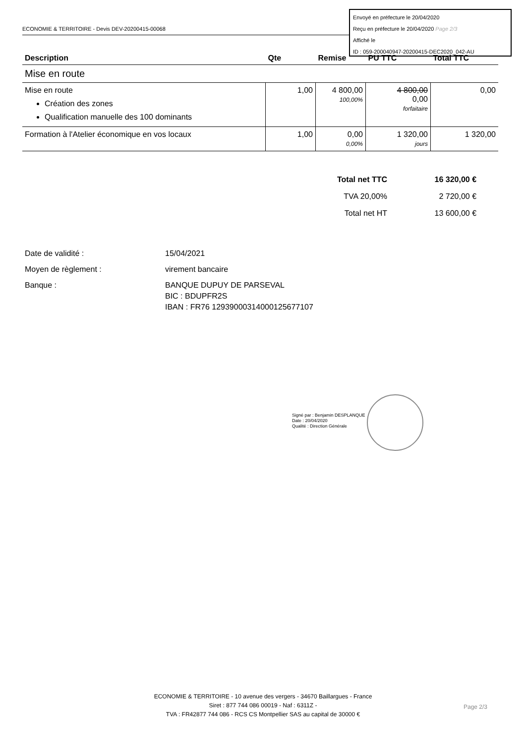ECONOMIE & TERRITOIRE - Devis DEV-20200415-00068
Envoyé en préfecture le 20/04/2020
Reçu en préfecture le 20/04/2020 Page 2/3
Affiché le
ID : 059-200040947-20200415-DEC2020_042-AU
| Description | Qte | Remise | PU TTC | Total TTC |
| --- | --- | --- | --- | --- |
| Mise en route | | | | |
| Mise en route Création des zones Qualification manuelle des 100 dominants | 1,00 | 4 800,00 100,00% | 4 800,00 0,00 forfaitaire | 0,00 |
| Formation à l'Atelier économique en vos locaux | 1,00 | 0,00 0,00% | 1 320,00 jours | 1 320,00 |
| Total net TTC | 16 320,00 € |
| TVA 20,00% | 2 720,00 € |
| Total net HT | 13 600,00 € |
| Date de validité : | 15/04/2021 |
| Moyen de règlement : | virement bancaire |
| Banque : | BANQUE DUPUY DE PARSEVAL BIC : BDUPFR2S IBAN : FR76 12939000314000125677107 |
Signé par : Benjamin DESPLANQUE
Date : 20/04/2020
Qualité : Direction Générale
ECONOMIE & TERRITOIRE - 10 avenue des vergers - 34670 Baillargues - France
Siret : 877 744 086 00019 - Naf : 6311Z -
TVA : FR42877 744 086 - RCS CS Montpellier SAS au capital de 30000 €
Page 2/3